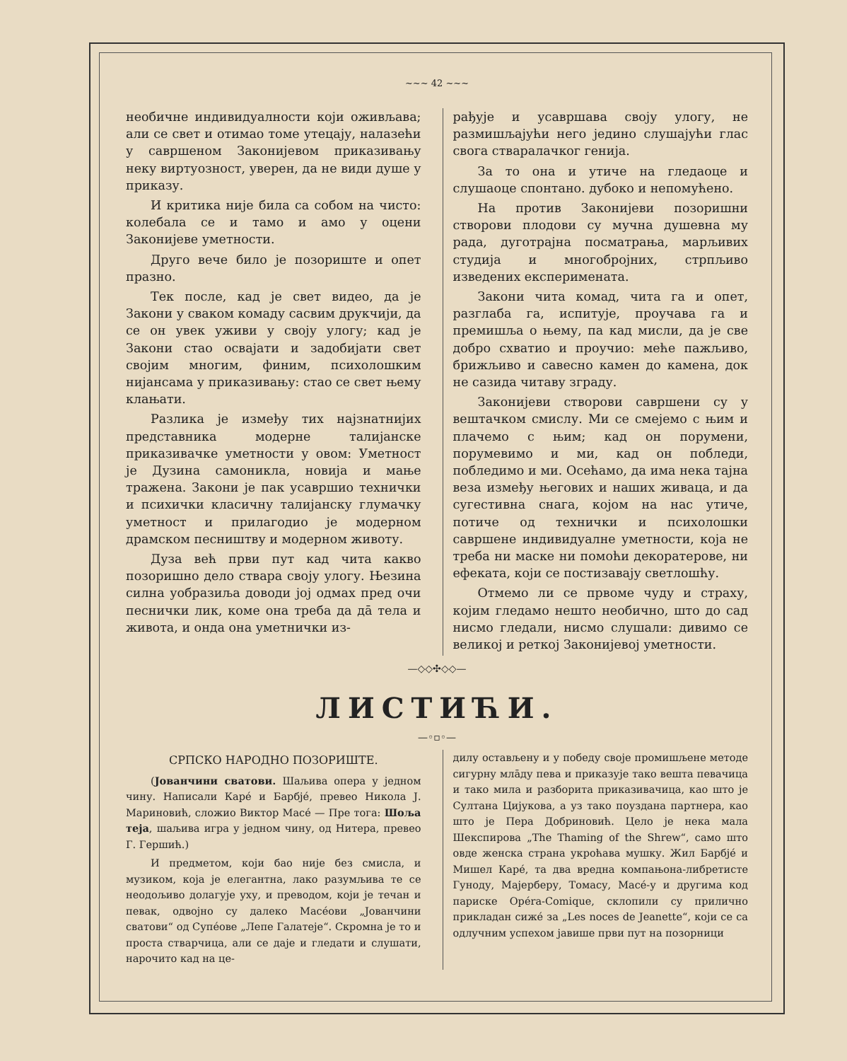~~~ 42 ~~~
необичне индивидуалности који оживљава; али се свет и отимао томе утецају, налазећи у савршеном Законијевом приказивању неку виртуозност, уверен, да не види душе у приказу.
И критика није била са собом на чисто: колебала се и тамо и амо у оцени Законијеве уметности.
Друго вече било је позориште и опет празно.
Тек после, кад је свет видео, да је Закони у сваком комаду сасвим друкчији, да се он увек уживи у своју улогу; кад је Закони стао освајати и задобијати свет својим многим, финим, психолошким нијансама у приказивању: стао се свет њему клањати.
Разлика је између тих најзнатнијих представника модерне талијанске приказивачке уметности у овом: Уметност је Дузина самоникла, новија и мање тражена. Закони је пак усавршио технички и психички класичну талијанску глумачку уметност и прилагодио је модерном драмском песништву и модерном животу.
Дуза већ први пут кад чита какво позоришно дело ствара своју улогу. Њезина силна уобразиља доводи јој одмах пред очи песнички лик, коме она треба да да̄ тела и живота, и онда она уметнички из-
рађује и усавршава своју улогу, не размишљајући него једино слушајући глас свога стваралачког генија.
За то она и утиче на гледаоце и слушаоце спонтано. дубоко и непомућено.
На против Законијеви позоришни створови плодови су мучна душевна му рада, дуготрајна посматрања, марљивих студија и многобројних, стрпљиво изведених експеримената.
Закони чита комад, чита га и опет, разглаба га, испитује, проучава га и премишља о њему, па кад мисли, да је све добро схватио и проучио: меће пажљиво, брижљиво и савесно камен до камена, док не сазида читаву зграду.
Законијеви створови савршени су у вештачком смислу. Ми се смејемо с њим и плачемо с њим; кад он порумени, порумевимо и ми, кад он побледи, побледимо и ми. Осећамо, да има нека тајна веза између његових и наших живаца, и да сугестивна снага, којом на нас утиче, потиче од технички и психолошки савршене индивидуалне уметности, која не треба ни маске ни помоћи декоратерове, ни ефеката, који се постизавају светлошћу.
Отмемо ли се првоме чуду и страху, којим гледамо нешто необично, што до сад нисмо гледали, нисмо слушали: дивимо се великој и реткој Законијевој уметности.
—◇◇✣◇◇—
ЛИСТИЋИ.
—◦▫◦—
СРПСКО НАРОДНО ПОЗОРИШТЕ.
(Јованчини сватови. Шаљива опера у једном чину. Написали Каре́ и Барбје́, превео Никола Ј. Мариновић, сложио Виктор Масе́ — Пре тога: Шоља теја, шаљива игра у једном чину, од Нитера, превео Г. Гершић.)
И предметом, који бао није без смисла, и музиком, која је елегантна, лако разумљива те се неодољиво долагује уху, и преводом, који је течан и певак, одвојно су далеко Масе́ови „Јованчини сватови“ од Супе́ове „Лепе Галатеје“. Скромна је то и проста стварчица, али се даје и гледати и слушати, нарочито кад на це-
дилу остављену и у победу своје промишљене методе сигурну мла̄ду пева и приказује тако вешта певачица и тако мила и разборита приказивачица, као што је Султана Цијукова, а уз тако поуздана партнера, као што је Пера Добриновић. Цело је нека мала Шекспирова „The Thaming of the Shrew“, само што овде женска страна укроћава мушку. Жил Барбје́ и Мишел Каре́, та два вредна компањона-либретисте Гуноду, Мајерберу, Томасу, Масе́-у и другима код париске Opéra-Comique, склопили су прилично прикладан сиже́ за „Les noces de Jeanette“, који се са одлучним успехом јавише први пут на позорници